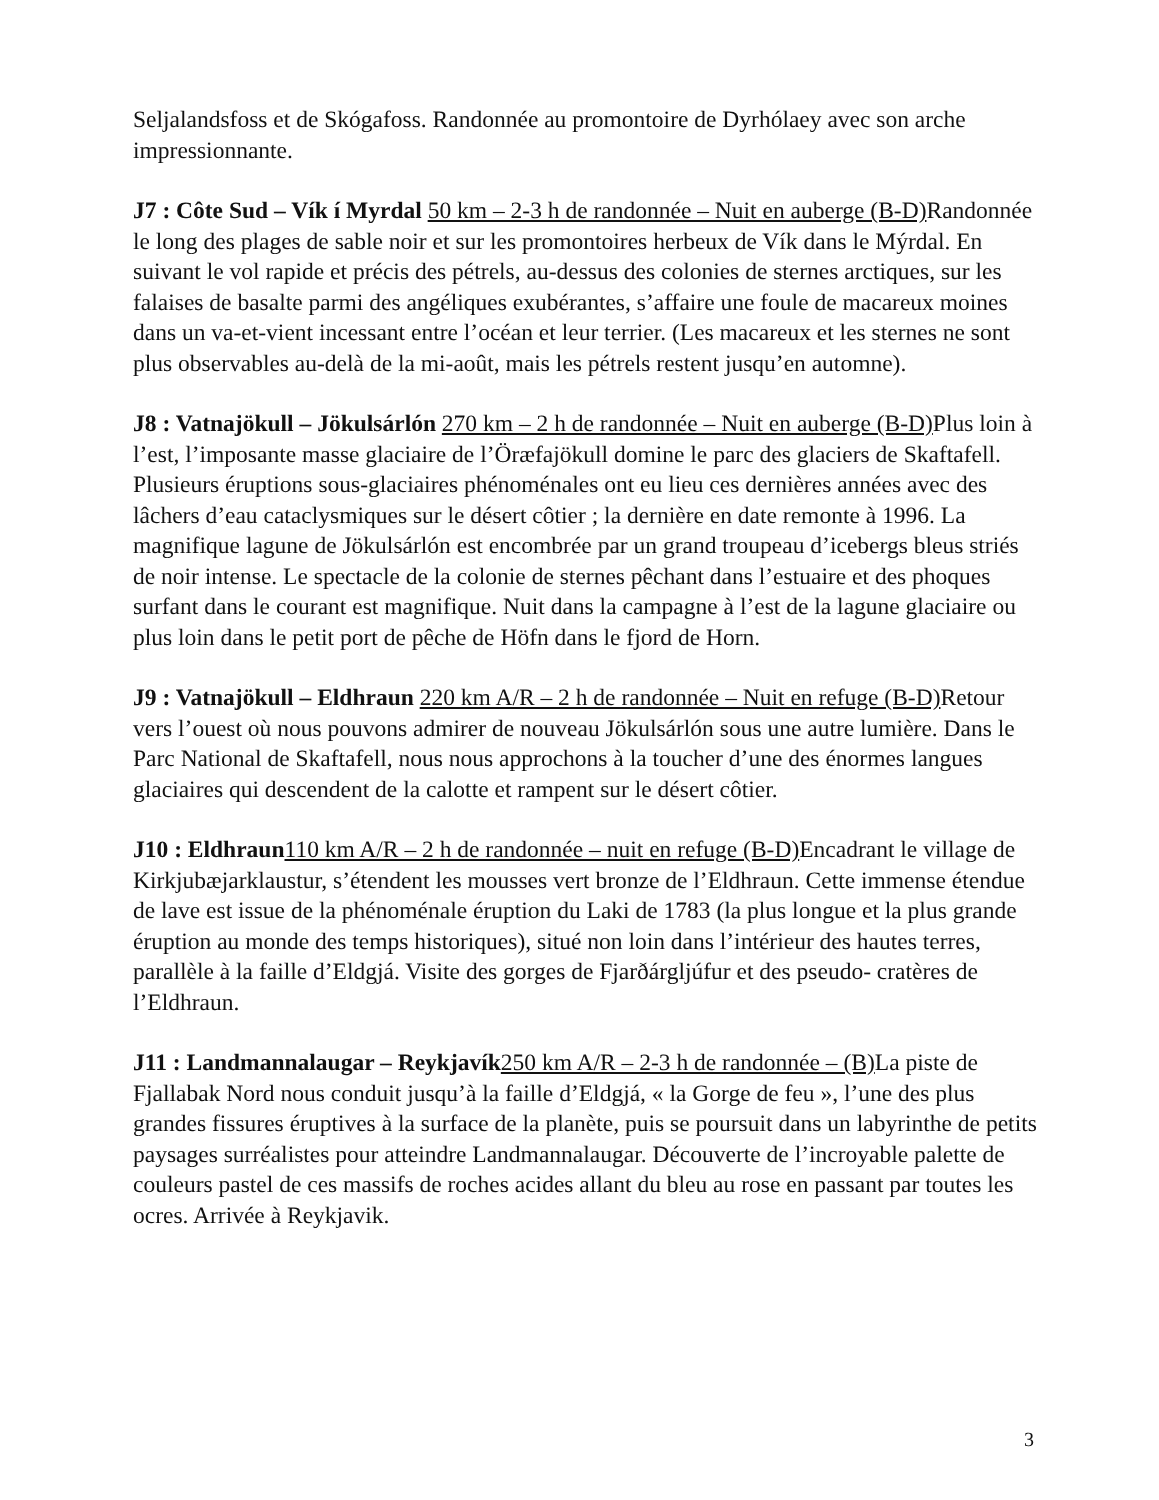Seljalandsfoss et de Skógafoss. Randonnée au promontoire de Dyrhólaey avec son arche impressionnante.
J7 : Côte Sud – Vík í Myrdal 50 km – 2-3 h de randonnée – Nuit en auberge (B-D) Randonnée le long des plages de sable noir et sur les promontoires herbeux de Vík dans le Mýrdal. En suivant le vol rapide et précis des pétrels, au-dessus des colonies de sternes arctiques, sur les falaises de basalte parmi des angéliques exubérantes, s’affaire une foule de macareux moines dans un va-et-vient incessant entre l’océan et leur terrier. (Les macareux et les sternes ne sont plus observables au-delà de la mi-août, mais les pétrels restent jusqu’en automne).
J8 : Vatnajökull – Jökulsárlón 270 km – 2 h de randonnée – Nuit en auberge (B-D) Plus loin à l’est, l’imposante masse glaciaire de l’Öræfajökull domine le parc des glaciers de Skaftafell. Plusieurs éruptions sous-glaciaires phénoménales ont eu lieu ces dernières années avec des lâchers d’eau cataclysmiques sur le désert côtier ; la dernière en date remonte à 1996. La magnifique lagune de Jökulsárlón est encombrée par un grand troupeau d’icebergs bleus striés de noir intense. Le spectacle de la colonie de sternes pêchant dans l’estuaire et des phoques surfant dans le courant est magnifique. Nuit dans la campagne à l’est de la lagune glaciaire ou plus loin dans le petit port de pêche de Höfn dans le fjord de Horn.
J9 : Vatnajökull – Eldhraun 220 km A/R – 2 h de randonnée – Nuit en refuge (B-D) Retour vers l’ouest où nous pouvons admirer de nouveau Jökulsárlón sous une autre lumière. Dans le Parc National de Skaftafell, nous nous approchons à la toucher d’une des énormes langues glaciaires qui descendent de la calotte et rampent sur le désert côtier.
J10 : Eldhraun 110 km A/R – 2 h de randonnée – nuit en refuge (B-D) Encadrant le village de Kirkjubæjarklaustur, s’étendent les mousses vert bronze de l’Eldhraun. Cette immense étendue de lave est issue de la phénoménale éruption du Laki de 1783 (la plus longue et la plus grande éruption au monde des temps historiques), situé non loin dans l’intérieur des hautes terres, parallèle à la faille d’Eldgjá. Visite des gorges de Fjarðárgljúfur et des pseudo- cratères de l’Eldhraun.
J11 : Landmannalaugar – Reykjavík 250 km A/R – 2-3 h de randonnée – (B) La piste de Fjallabak Nord nous conduit jusqu’à la faille d’Eldgjá, « la Gorge de feu », l’une des plus grandes fissures éruptives à la surface de la planète, puis se poursuit dans un labyrinthe de petits paysages surréalistes pour atteindre Landmannalaugar. Découverte de l’incroyable palette de couleurs pastel de ces massifs de roches acides allant du bleu au rose en passant par toutes les ocres. Arrivée à Reykjavik.
3